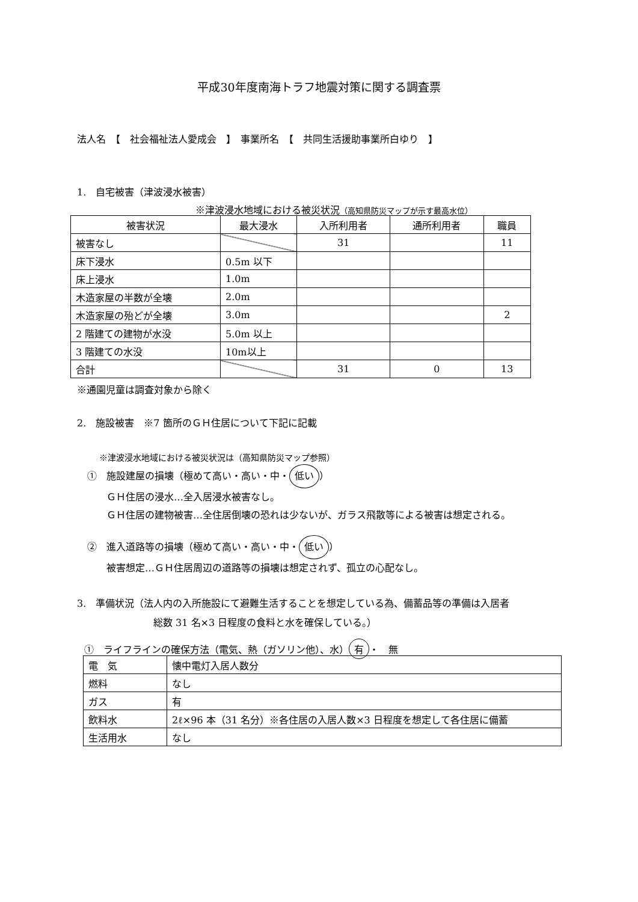平成30年度南海トラフ地震対策に関する調査票
法人名　【　社会福祉法人愛成会　】　事業所名　【　共同生活援助事業所白ゆり　】
1.　自宅被害（津波浸水被害）
※津波浸水地域における被災状況（高知県防災マップが示す最高水位）
| 被害状況 | 最大浸水 | 入所利用者 | 通所利用者 | 職員 |
| 被害なし | | 31 | | 11 |
| 床下浸水 | 0.5m 以下 | | | |
| 床上浸水 | 1.0m | | | |
| 木造家屋の半数が全壊 | 2.0m | | | |
| 木造家屋の殆どが全壊 | 3.0m | | | 2 |
| 2 階建ての建物が水没 | 5.0m 以上 | | | |
| 3 階建ての水没 | 10m以上 | | | |
| 合計 | | 31 | 0 | 13 |
※通園児童は調査対象から除く
2.　施設被害　※7 箇所のＧＨ住居について下記に記載
※津波浸水地域における被災状況は（高知県防災マップ参照）
①　施設建屋の損壊（極めて高い・高い・中・ 低い ）
　　ＧＨ住居の浸水…全入居浸水被害なし。
　　ＧＨ住居の建物被害…全住居倒壊の恐れは少ないが、ガラス飛散等による被害は想定される。
②　進入道路等の損壊（極めて高い・高い・中・ 低い ）
　　被害想定…ＧＨ住居周辺の道路等の損壊は想定されず、孤立の心配なし。
3.　準備状況（法人内の入所施設にて避難生活することを想定している為、備蓄品等の準備は入居者
総数 31 名×3 日程度の食料と水を確保している。）
①　ライフラインの確保方法（電気、熱（ガソリン他）、水） 有 ・　無
| 電 気 | 懐中電灯入居人数分 |
| 燃料 | なし |
| ガス | 有 |
| 飲料水 | 2ℓ×96 本（31 名分）※各住居の入居人数×3 日程度を想定して各住居に備蓄 |
| 生活用水 | なし |